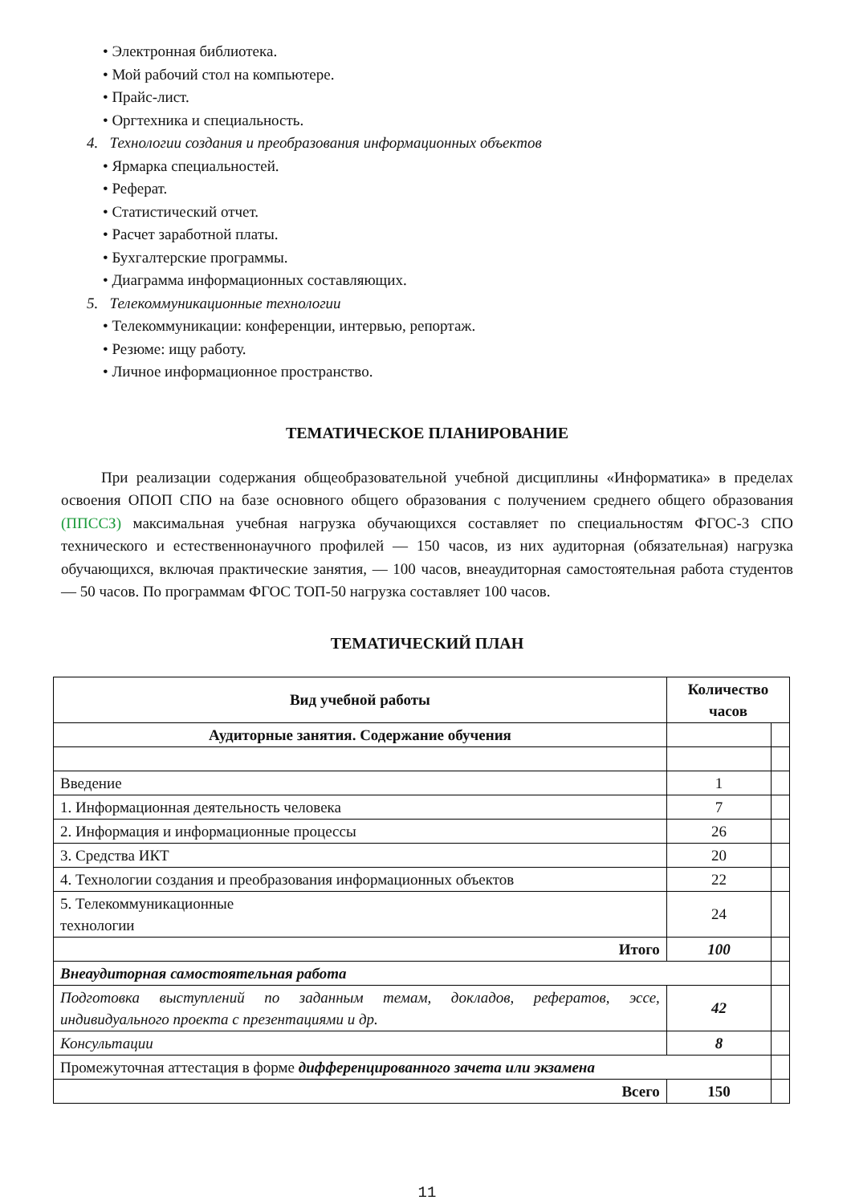• Электронная библиотека.
• Мой рабочий стол на компьютере.
• Прайс-лист.
• Оргтехника и специальность.
4. Технологии создания и преобразования информационных объектов
• Ярмарка специальностей.
• Реферат.
• Статистический отчет.
• Расчет заработной платы.
• Бухгалтерские программы.
• Диаграмма информационных составляющих.
5. Телекоммуникационные технологии
• Телекоммуникации: конференции, интервью, репортаж.
• Резюме: ищу работу.
• Личное информационное пространство.
ТЕМАТИЧЕСКОЕ ПЛАНИРОВАНИЕ
При реализации содержания общеобразовательной учебной дисциплины «Информатика» в пределах освоения ОПОП СПО на базе основного общего образования с получением среднего общего образования (ППССЗ) максимальная учебная нагрузка обучающихся составляет по специальностям ФГОС-3 СПО технического и естественнонаучного профилей — 150 часов, из них аудиторная (обязательная) нагрузка обучающихся, включая практические занятия, — 100 часов, внеаудиторная самостоятельная работа студентов — 50 часов. По программам ФГОС ТОП-50 нагрузка составляет 100 часов.
ТЕМАТИЧЕСКИЙ ПЛАН
| Вид учебной работы | Количество часов | |
| --- | --- | --- |
| Аудиторные занятия. Содержание обучения | | |
| Введение | 1 | |
| 1. Информационная деятельность человека | 7 | |
| 2. Информация и информационные процессы | 26 | |
| 3. Средства ИКТ | 20 | |
| 4. Технологии создания и преобразования информационных объектов | 22 | |
| 5. Телекоммуникационные технологии | 24 | |
| Итого | 100 | |
| Внеаудиторная самостоятельная работа | | |
| Подготовка выступлений по заданным темам, докладов, рефератов, эссе, индивидуального проекта с презентациями и др. | 42 | |
| Консультации | 8 | |
| Промежуточная аттестация в форме дифференцированного зачета или экзамена | | |
| Всего | 150 | |
11